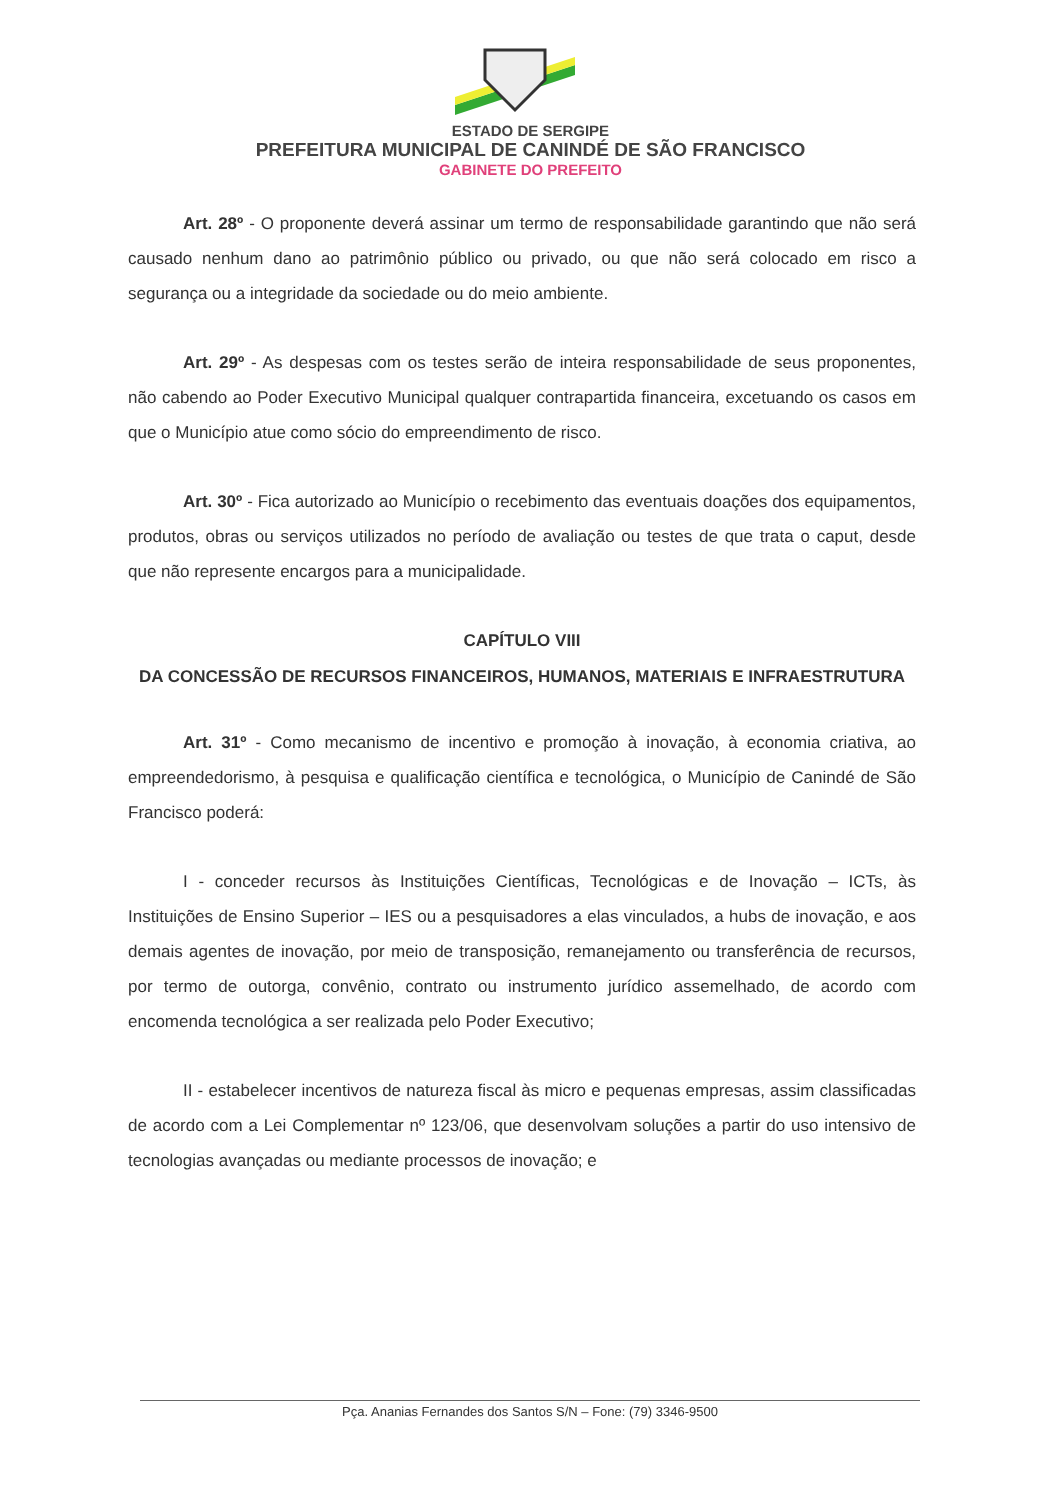ESTADO DE SERGIPE
PREFEITURA MUNICIPAL DE CANINDÉ DE SÃO FRANCISCO
GABINETE DO PREFEITO
Art. 28º - O proponente deverá assinar um termo de responsabilidade garantindo que não será causado nenhum dano ao patrimônio público ou privado, ou que não será colocado em risco a segurança ou a integridade da sociedade ou do meio ambiente.
Art. 29º - As despesas com os testes serão de inteira responsabilidade de seus proponentes, não cabendo ao Poder Executivo Municipal qualquer contrapartida financeira, excetuando os casos em que o Município atue como sócio do empreendimento de risco.
Art. 30º - Fica autorizado ao Município o recebimento das eventuais doações dos equipamentos, produtos, obras ou serviços utilizados no período de avaliação ou testes de que trata o caput, desde que não represente encargos para a municipalidade.
CAPÍTULO VIII
DA CONCESSÃO DE RECURSOS FINANCEIROS, HUMANOS, MATERIAIS E INFRAESTRUTURA
Art. 31º - Como mecanismo de incentivo e promoção à inovação, à economia criativa, ao empreendedorismo, à pesquisa e qualificação científica e tecnológica, o Município de Canindé de São Francisco poderá:
I - conceder recursos às Instituições Científicas, Tecnológicas e de Inovação – ICTs, às Instituições de Ensino Superior – IES ou a pesquisadores a elas vinculados, a hubs de inovação, e aos demais agentes de inovação, por meio de transposição, remanejamento ou transferência de recursos, por termo de outorga, convênio, contrato ou instrumento jurídico assemelhado, de acordo com encomenda tecnológica a ser realizada pelo Poder Executivo;
II - estabelecer incentivos de natureza fiscal às micro e pequenas empresas, assim classificadas de acordo com a Lei Complementar nº 123/06, que desenvolvam soluções a partir do uso intensivo de tecnologias avançadas ou mediante processos de inovação; e
Pça. Ananias Fernandes dos Santos S/N – Fone: (79) 3346-9500